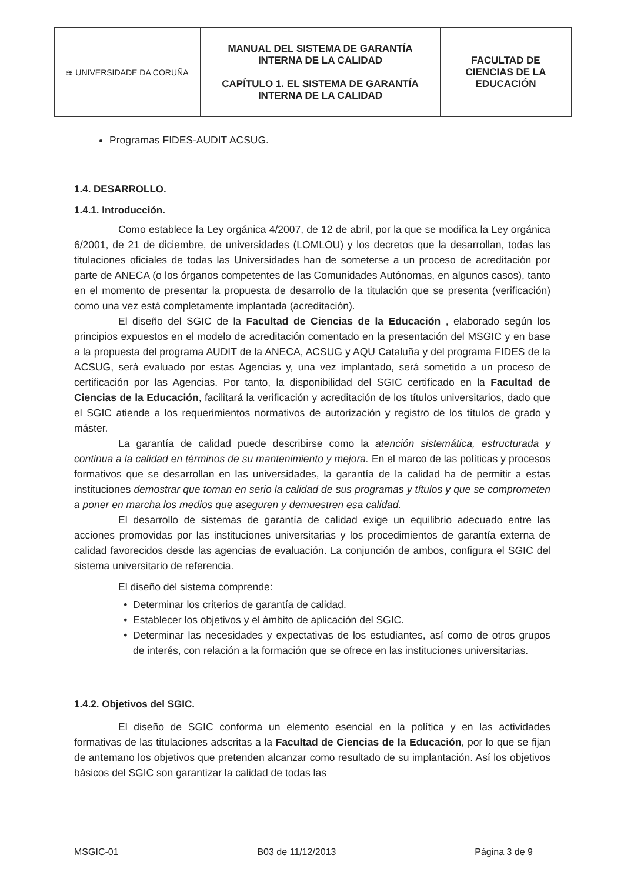| ≋ UNIVERSIDADE DA CORUÑA | MANUAL DEL SISTEMA DE GARANTÍA INTERNA DE LA CALIDAD CAPÍTULO 1. EL SISTEMA DE GARANTÍA INTERNA DE LA CALIDAD | FACULTAD DE CIENCIAS DE LA EDUCACIÓN |
Programas FIDES-AUDIT ACSUG.
1.4. DESARROLLO.
1.4.1. Introducción.
Como establece la Ley orgánica 4/2007, de 12 de abril, por la que se modifica la Ley orgánica 6/2001, de 21 de diciembre, de universidades (LOMLOU) y los decretos que la desarrollan, todas las titulaciones oficiales de todas las Universidades han de someterse a un proceso de acreditación por parte de ANECA (o los órganos competentes de las Comunidades Autónomas, en algunos casos), tanto en el momento de presentar la propuesta de desarrollo de la titulación que se presenta (verificación) como una vez está completamente implantada (acreditación).
El diseño del SGIC de la Facultad de Ciencias de la Educación , elaborado según los principios expuestos en el modelo de acreditación comentado en la presentación del MSGIC y en base a la propuesta del programa AUDIT de la ANECA, ACSUG y AQU Cataluña y del programa FIDES de la ACSUG, será evaluado por estas Agencias y, una vez implantado, será sometido a un proceso de certificación por las Agencias. Por tanto, la disponibilidad del SGIC certificado en la Facultad de Ciencias de la Educación, facilitará la verificación y acreditación de los títulos universitarios, dado que el SGIC atiende a los requerimientos normativos de autorización y registro de los títulos de grado y máster.
La garantía de calidad puede describirse como la atención sistemática, estructurada y continua a la calidad en términos de su mantenimiento y mejora. En el marco de las políticas y procesos formativos que se desarrollan en las universidades, la garantía de la calidad ha de permitir a estas instituciones demostrar que toman en serio la calidad de sus programas y títulos y que se comprometen a poner en marcha los medios que aseguren y demuestren esa calidad.
El desarrollo de sistemas de garantía de calidad exige un equilibrio adecuado entre las acciones promovidas por las instituciones universitarias y los procedimientos de garantía externa de calidad favorecidos desde las agencias de evaluación. La conjunción de ambos, configura el SGIC del sistema universitario de referencia.
El diseño del sistema comprende:
Determinar los criterios de garantía de calidad.
Establecer los objetivos y el ámbito de aplicación del SGIC.
Determinar las necesidades y expectativas de los estudiantes, así como de otros grupos de interés, con relación a la formación que se ofrece en las instituciones universitarias.
1.4.2. Objetivos del SGIC.
El diseño de SGIC conforma un elemento esencial en la política y en las actividades formativas de las titulaciones adscritas a la Facultad de Ciencias de la Educación, por lo que se fijan de antemano los objetivos que pretenden alcanzar como resultado de su implantación. Así los objetivos básicos del SGIC son garantizar la calidad de todas las
MSGIC-01 B03 de 11/12/2013 Página 3 de 9